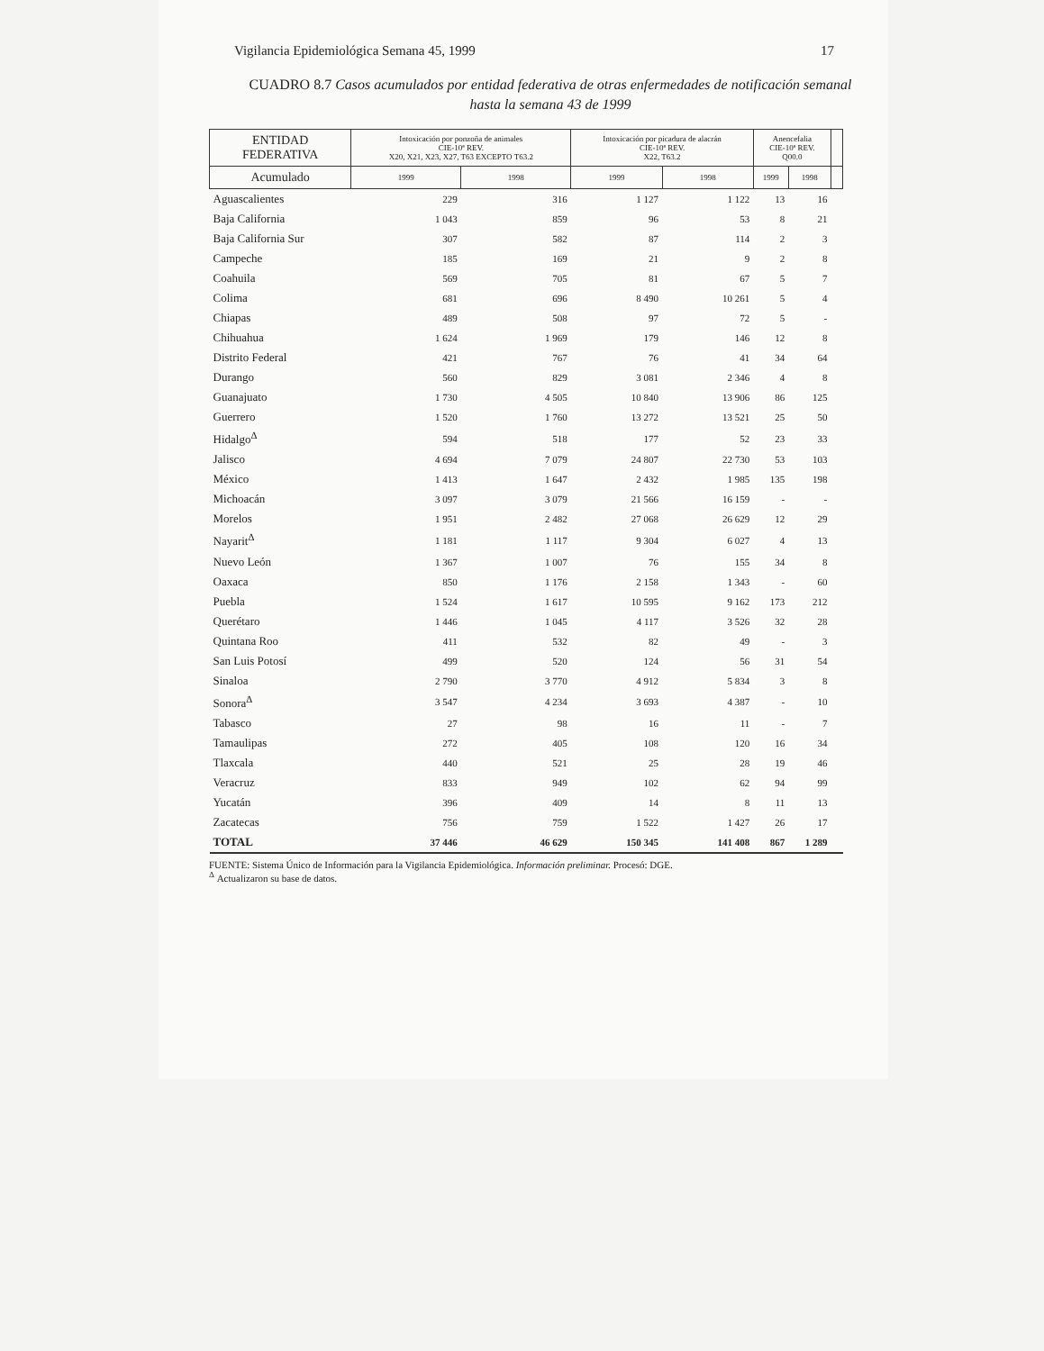Vigilancia Epidemiológica Semana 45, 1999 17
CUADRO 8.7 Casos acumulados por entidad federativa de otras enfermedades de notificación semanal hasta la semana 43 de 1999
| ENTIDAD FEDERATIVA | Intoxicación por ponzoña de animales CIE-10ª REV. X20, X21, X23, X27, T63 EXCEPTO T63.2 | | Intoxicación por picadura de alacrán CIE-10ª REV. X22, T63.2 | | Anencefalia CIE-10ª REV. Q00.0 | | |
| --- | --- | --- | --- | --- | --- | --- | --- |
| Acumulado | 1999 | 1998 | 1999 | 1998 | 1999 | 1998 | |
| Aguascalientes | 229 | 316 | 1 127 | 1 122 | 13 | 16 | |
| Baja California | 1 043 | 859 | 96 | 53 | 8 | 21 | |
| Baja California Sur | 307 | 582 | 87 | 114 | 2 | 3 | |
| Campeche | 185 | 169 | 21 | 9 | 2 | 8 | |
| Coahuila | 569 | 705 | 81 | 67 | 5 | 7 | |
| Colima | 681 | 696 | 8 490 | 10 261 | 5 | 4 | |
| Chiapas | 489 | 508 | 97 | 72 | 5 | - | |
| Chihuahua | 1 624 | 1 969 | 179 | 146 | 12 | 8 | |
| Distrito Federal | 421 | 767 | 76 | 41 | 34 | 64 | |
| Durango | 560 | 829 | 3 081 | 2 346 | 4 | 8 | |
| Guanajuato | 1 730 | 4 505 | 10 840 | 13 906 | 86 | 125 | |
| Guerrero | 1 520 | 1 760 | 13 272 | 13 521 | 25 | 50 | |
| Hidalgo<sup>Δ</sup> | 594 | 518 | 177 | 52 | 23 | 33 | |
| Jalisco | 4 694 | 7 079 | 24 807 | 22 730 | 53 | 103 | |
| México | 1 413 | 1 647 | 2 432 | 1 985 | 135 | 198 | |
| Michoacán | 3 097 | 3 079 | 21 566 | 16 159 | - | - | |
| Morelos | 1 951 | 2 482 | 27 068 | 26 629 | 12 | 29 | |
| Nayarit<sup>Δ</sup> | 1 181 | 1 117 | 9 304 | 6 027 | 4 | 13 | |
| Nuevo León | 1 367 | 1 007 | 76 | 155 | 34 | 8 | |
| Oaxaca | 850 | 1 176 | 2 158 | 1 343 | - | 60 | |
| Puebla | 1 524 | 1 617 | 10 595 | 9 162 | 173 | 212 | |
| Querétaro | 1 446 | 1 045 | 4 117 | 3 526 | 32 | 28 | |
| Quintana Roo | 411 | 532 | 82 | 49 | - | 3 | |
| San Luis Potosí | 499 | 520 | 124 | 56 | 31 | 54 | |
| Sinaloa | 2 790 | 3 770 | 4 912 | 5 834 | 3 | 8 | |
| Sonora<sup>Δ</sup> | 3 547 | 4 234 | 3 693 | 4 387 | - | 10 | |
| Tabasco | 27 | 98 | 16 | 11 | - | 7 | |
| Tamaulipas | 272 | 405 | 108 | 120 | 16 | 34 | |
| Tlaxcala | 440 | 521 | 25 | 28 | 19 | 46 | |
| Veracruz | 833 | 949 | 102 | 62 | 94 | 99 | |
| Yucatán | 396 | 409 | 14 | 8 | 11 | 13 | |
| Zacatecas | 756 | 759 | 1 522 | 1 427 | 26 | 17 | |
| TOTAL | 37 446 | 46 629 | 150 345 | 141 408 | 867 | 1 289 | |
FUENTE: Sistema Único de Información para la Vigilancia Epidemiológica. Información preliminar. Procesó: DGE.
<sup>Δ</sup> Actualizaron su base de datos.